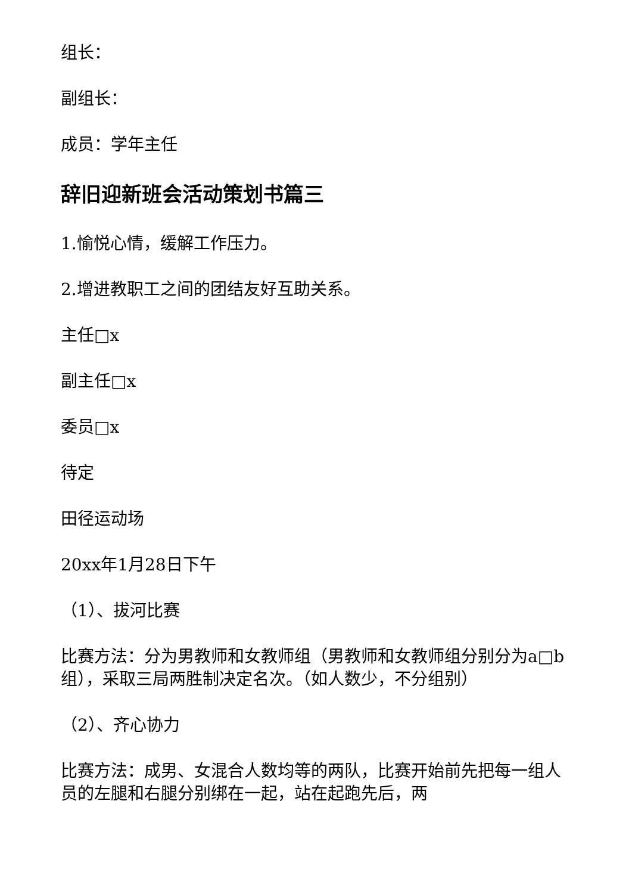组长：
副组长：
成员：学年主任
辞旧迎新班会活动策划书篇三
1.愉悦心情，缓解工作压力。
2.增进教职工之间的团结友好互助关系。
主任□x
副主任□x
委员□x
待定
田径运动场
20xx年1月28日下午
（1）、拔河比赛
比赛方法：分为男教师和女教师组（男教师和女教师组分别分为a□b组），采取三局两胜制决定名次。（如人数少，不分组别）
（2）、齐心协力
比赛方法：成男、女混合人数均等的两队，比赛开始前先把每一组人员的左腿和右腿分别绑在一起，站在起跑先后，两